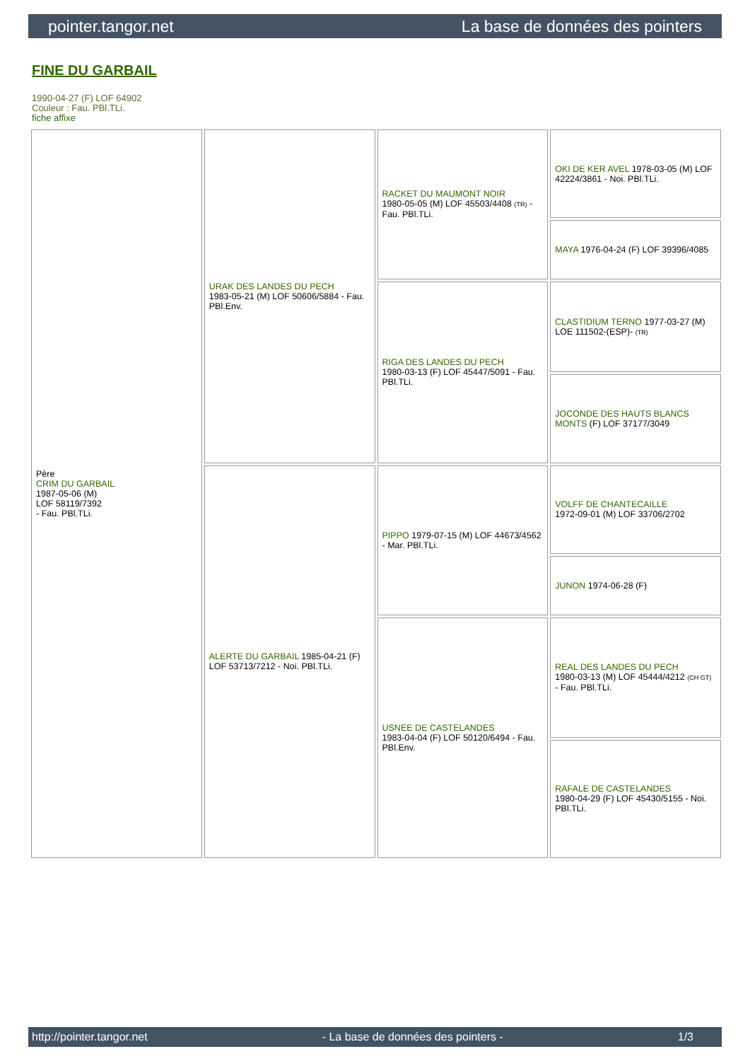pointer.tangor.net La base de données des pointers
FINE DU GARBAIL
1990-04-27 (F) LOF 64902
Couleur : Fau. PBl.TLi.
fiche affixe
| Père CRIM DU GARBAIL 1987-05-06 (M) LOF 58119/7392 - Fau. PBl.TLi. | URAK DES LANDES DU PECH 1983-05-21 (M) LOF 50606/5884 - Fau. PBl.Env. | RACKET DU MAUMONT NOIR 1980-05-05 (M) LOF 45503/4408 (TR) - Fau. PBl.TLi. | OKI DE KER AVEL 1978-03-05 (M) LOF 42224/3861 - Noi. PBl.TLi. |
| | | | MAYA 1976-04-24 (F) LOF 39396/4085 |
| | | RIGA DES LANDES DU PECH 1980-03-13 (F) LOF 45447/5091 - Fau. PBl.TLi. | CLASTIDIUM TERNO 1977-03-27 (M) LOE 111502-(ESP)- (TR) |
| | | | JOCONDE DES HAUTS BLANCS MONTS (F) LOF 37177/3049 |
| | ALERTE DU GARBAIL 1985-04-21 (F) LOF 53713/7212 - Noi. PBl.TLi. | PIPPO 1979-07-15 (M) LOF 44673/4562 - Mar. PBl.TLi. | VOLFF DE CHANTECAILLE 1972-09-01 (M) LOF 33706/2702 |
| | | | JUNON 1974-06-28 (F) |
| | | USNEE DE CASTELANDES 1983-04-04 (F) LOF 50120/6494 - Fau. PBl.Env. | REAL DES LANDES DU PECH 1980-03-13 (M) LOF 45444/4212 (CH GT) - Fau. PBl.TLi. |
| | | | RAFALE DE CASTELANDES 1980-04-29 (F) LOF 45430/5155 - Noi. PBl.TLi. |
http://pointer.tangor.net - La base de données des pointers - 1/3